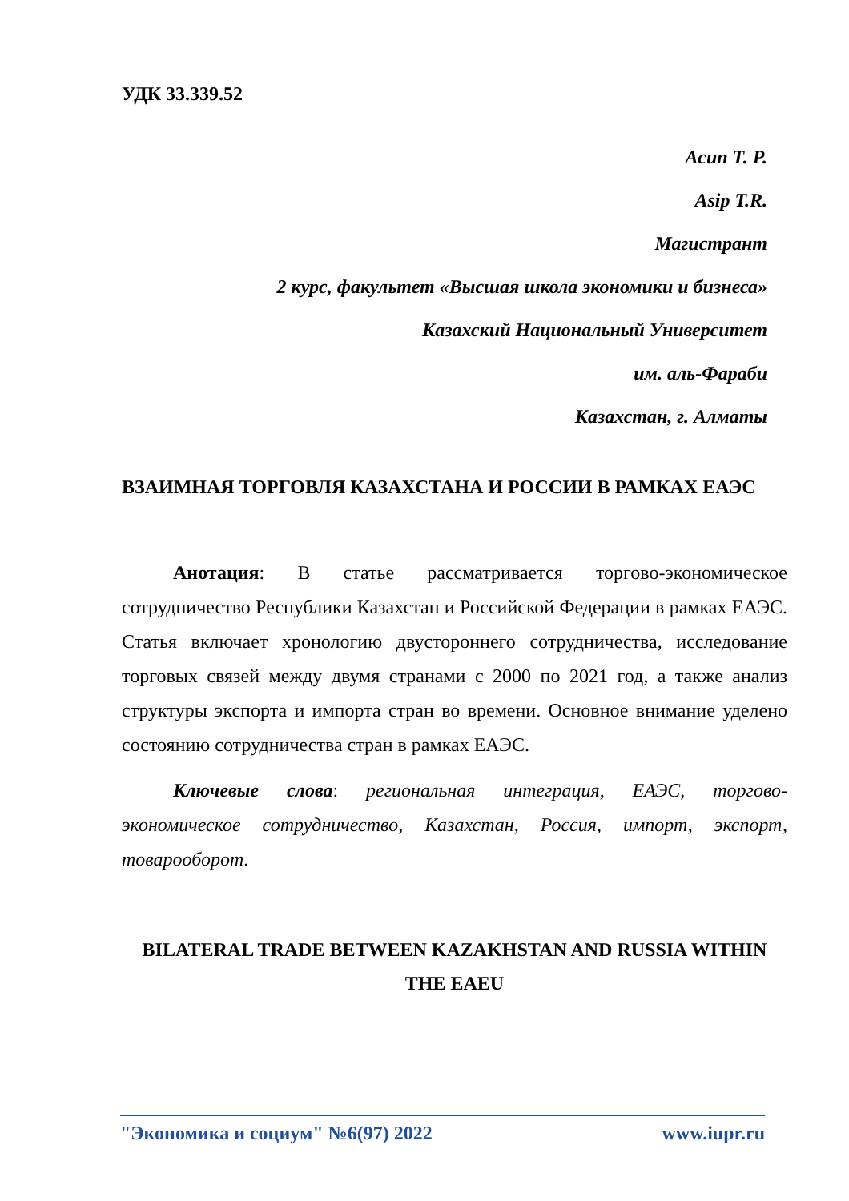УДК 33.339.52
Асип Т. Р.
Asip T.R.
Магистрант
2 курс, факультет «Высшая школа экономики и бизнеса»
Казахский Национальный Университет
им. аль-Фараби
Казахстан, г. Алматы
ВЗАИМНАЯ ТОРГОВЛЯ КАЗАХСТАНА И РОССИИ В РАМКАХ ЕАЭС
Анотация: В статье рассматривается торгово-экономическое сотрудничество Республики Казахстан и Российской Федерации в рамках ЕАЭС. Статья включает хронологию двустороннего сотрудничества, исследование торговых связей между двумя странами с 2000 по 2021 год, а также анализ структуры экспорта и импорта стран во времени. Основное внимание уделено состоянию сотрудничества стран в рамках ЕАЭС.
Ключевые слова: региональная интеграция, ЕАЭС, торгово-экономическое сотрудничество, Казахстан, Россия, импорт, экспорт, товарооборот.
BILATERAL TRADE BETWEEN KAZAKHSTAN AND RUSSIA WITHIN THE EAEU
"Экономика и социум" №6(97) 2022 www.iupr.ru